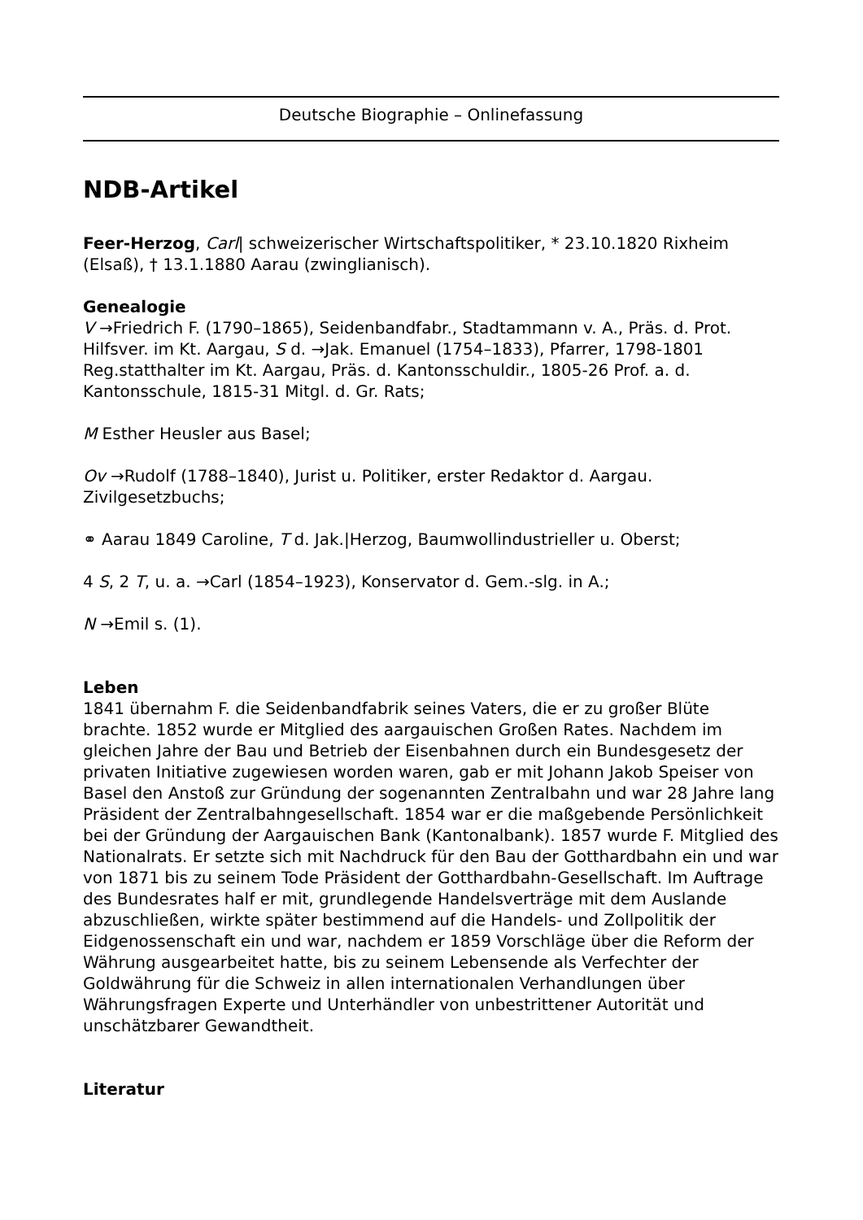Deutsche Biographie – Onlinefassung
NDB-Artikel
Feer-Herzog, Carl| schweizerischer Wirtschaftspolitiker, * 23.10.1820 Rixheim (Elsaß), † 13.1.1880 Aarau (zwinglianisch).
Genealogie
V →Friedrich F. (1790–1865), Seidenbandfabr., Stadtammann v. A., Präs. d. Prot. Hilfsver. im Kt. Aargau, S d. →Jak. Emanuel (1754–1833), Pfarrer, 1798-1801 Reg.statthalter im Kt. Aargau, Präs. d. Kantonsschuldir., 1805-26 Prof. a. d. Kantonsschule, 1815-31 Mitgl. d. Gr. Rats;
M Esther Heusler aus Basel;
Ov →Rudolf (1788–1840), Jurist u. Politiker, erster Redaktor d. Aargau. Zivilgesetzbuchs;
⚭ Aarau 1849 Caroline, T d. Jak.|Herzog, Baumwollindustrieller u. Oberst;
4 S, 2 T, u. a. →Carl (1854–1923), Konservator d. Gem.-slg. in A.;
N →Emil s. (1).
Leben
1841 übernahm F. die Seidenbandfabrik seines Vaters, die er zu großer Blüte brachte. 1852 wurde er Mitglied des aargauischen Großen Rates. Nachdem im gleichen Jahre der Bau und Betrieb der Eisenbahnen durch ein Bundesgesetz der privaten Initiative zugewiesen worden waren, gab er mit Johann Jakob Speiser von Basel den Anstoß zur Gründung der sogenannten Zentralbahn und war 28 Jahre lang Präsident der Zentralbahngesellschaft. 1854 war er die maßgebende Persönlichkeit bei der Gründung der Aargauischen Bank (Kantonalbank). 1857 wurde F. Mitglied des Nationalrats. Er setzte sich mit Nachdruck für den Bau der Gotthardbahn ein und war von 1871 bis zu seinem Tode Präsident der Gotthardbahn-Gesellschaft. Im Auftrage des Bundesrates half er mit, grundlegende Handelsverträge mit dem Auslande abzuschließen, wirkte später bestimmend auf die Handels- und Zollpolitik der Eidgenossenschaft ein und war, nachdem er 1859 Vorschläge über die Reform der Währung ausgearbeitet hatte, bis zu seinem Lebensende als Verfechter der Goldwährung für die Schweiz in allen internationalen Verhandlungen über Währungsfragen Experte und Unterhändler von unbestrittener Autorität und unschätzbarer Gewandtheit.
Literatur